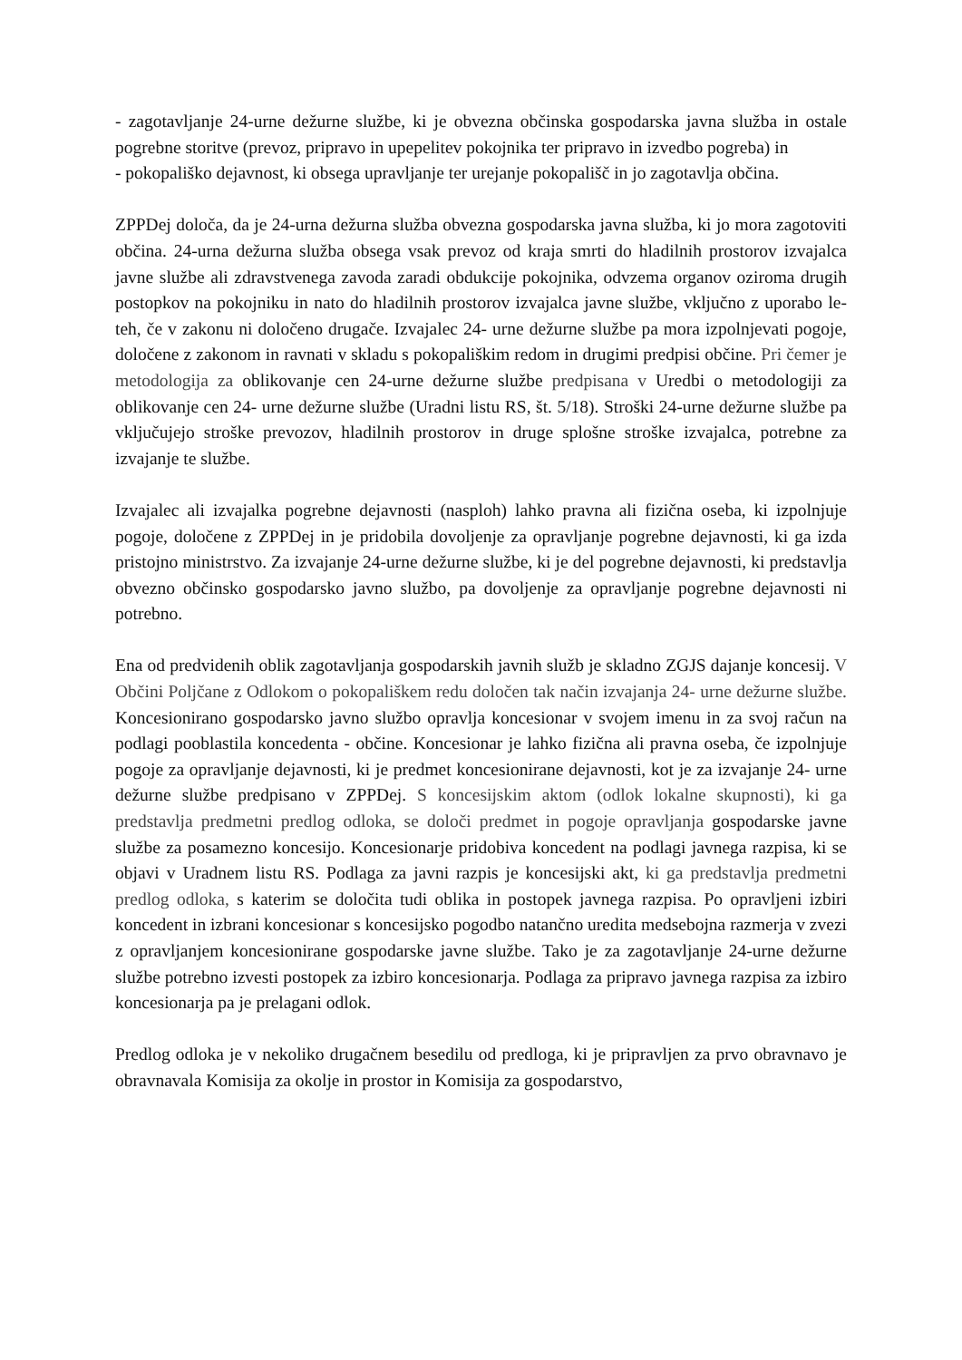- zagotavljanje 24-urne dežurne službe, ki je obvezna občinska gospodarska javna služba in ostale pogrebne storitve (prevoz, pripravo in upepelitev pokojnika ter pripravo in izvedbo pogreba) in
- pokopališko dejavnost, ki obsega upravljanje ter urejanje pokopališč in jo zagotavlja občina.
ZPPDej določa, da je 24-urna dežurna služba obvezna gospodarska javna služba, ki jo mora zagotoviti občina. 24-urna dežurna služba obsega vsak prevoz od kraja smrti do hladilnih prostorov izvajalca javne službe ali zdravstvenega zavoda zaradi obdukcije pokojnika, odvzema organov oziroma drugih postopkov na pokojniku in nato do hladilnih prostorov izvajalca javne službe, vključno z uporabo le-teh, če v zakonu ni določeno drugače. Izvajalec 24- urne dežurne službe pa mora izpolnjevati pogoje, določene z zakonom in ravnati v skladu s pokopališkim redom in drugimi predpisi občine. Pri čemer je metodologija za oblikovanje cen 24-urne dežurne službe predpisana v Uredbi o metodologiji za oblikovanje cen 24- urne dežurne službe (Uradni listu RS, št. 5/18). Stroški 24-urne dežurne službe pa vključujejo stroške prevozov, hladilnih prostorov in druge splošne stroške izvajalca, potrebne za izvajanje te službe.
Izvajalec ali izvajalka pogrebne dejavnosti (nasploh) lahko pravna ali fizična oseba, ki izpolnjuje pogoje, določene z ZPPDej in je pridobila dovoljenje za opravljanje pogrebne dejavnosti, ki ga izda pristojno ministrstvo. Za izvajanje 24-urne dežurne službe, ki je del pogrebne dejavnosti, ki predstavlja obvezno občinsko gospodarsko javno službo, pa dovoljenje za opravljanje pogrebne dejavnosti ni potrebno.
Ena od predvidenih oblik zagotavljanja gospodarskih javnih služb je skladno ZGJS dajanje koncesij. V Občini Poljčane z Odlokom o pokopališkem redu določen tak način izvajanja 24- urne dežurne službe. Koncesionirano gospodarsko javno službo opravlja koncesionar v svojem imenu in za svoj račun na podlagi pooblastila koncedenta - občine. Koncesionar je lahko fizična ali pravna oseba, če izpolnjuje pogoje za opravljanje dejavnosti, ki je predmet koncesionirane dejavnosti, kot je za izvajanje 24- urne dežurne službe predpisano v ZPPDej. S koncesijskim aktom (odlok lokalne skupnosti), ki ga predstavlja predmetni predlog odloka, se določi predmet in pogoje opravljanja gospodarske javne službe za posamezno koncesijo. Koncesionarje pridobiva koncedent na podlagi javnega razpisa, ki se objavi v Uradnem listu RS. Podlaga za javni razpis je koncesijski akt, ki ga predstavlja predmetni predlog odloka, s katerim se določita tudi oblika in postopek javnega razpisa. Po opravljeni izbiri koncedent in izbrani koncesionar s koncesijsko pogodbo natančno uredita medsebojna razmerja v zvezi z opravljanjem koncesionirane gospodarske javne službe. Tako je za zagotavljanje 24-urne dežurne službe potrebno izvesti postopek za izbiro koncesionarja. Podlaga za pripravo javnega razpisa za izbiro koncesionarja pa je prelagani odlok.
Predlog odloka je v nekoliko drugačnem besedilu od predloga, ki je pripravljen za prvo obravnavo je obravnavala Komisija za okolje in prostor in Komisija za gospodarstvo,